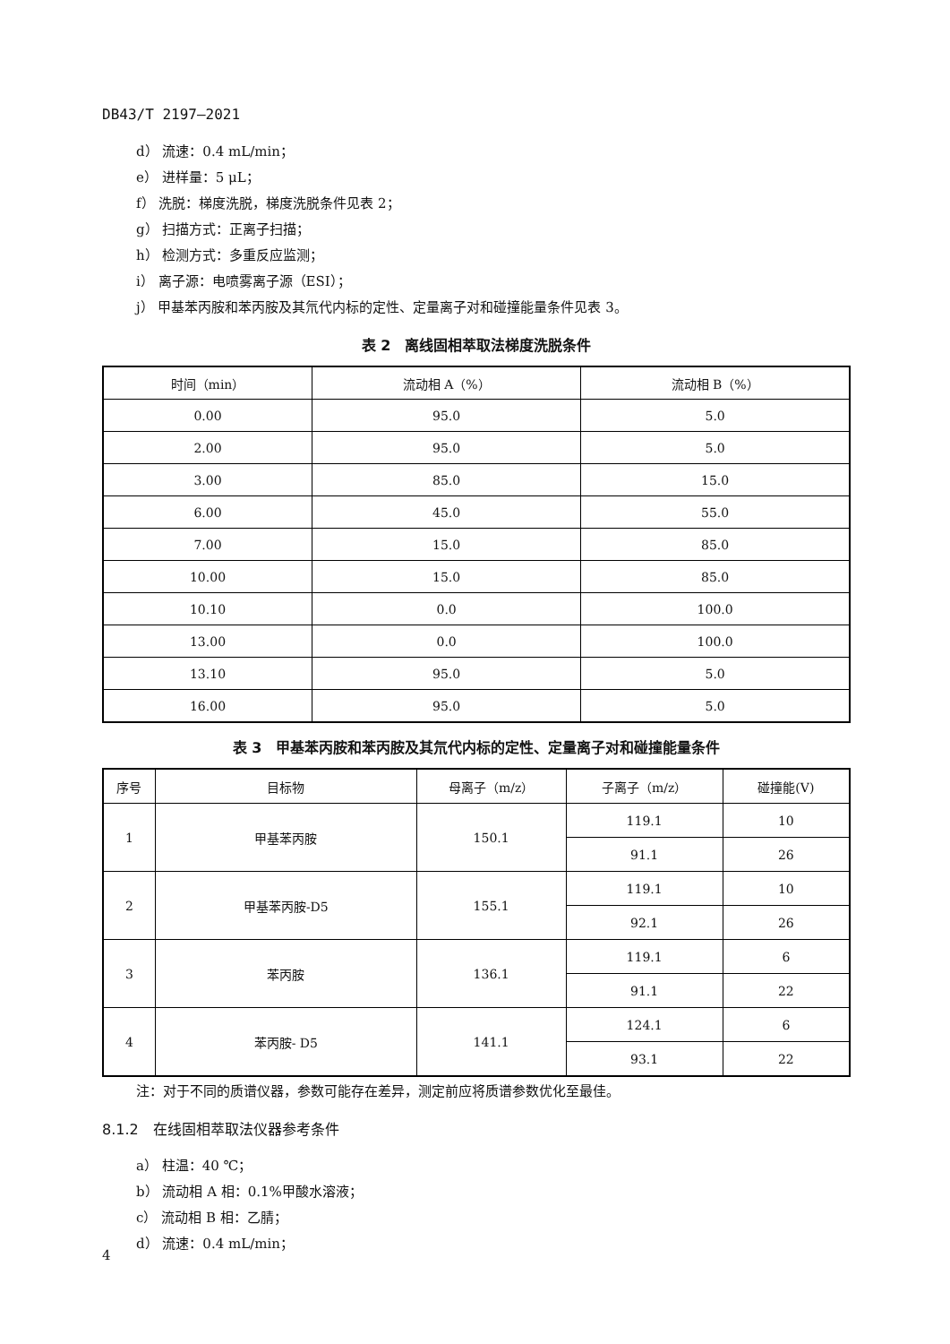DB43/T 2197—2021
d） 流速：0.4 mL/min；
e） 进样量：5 μL；
f） 洗脱：梯度洗脱，梯度洗脱条件见表 2；
g） 扫描方式：正离子扫描；
h） 检测方式：多重反应监测；
i） 离子源：电喷雾离子源（ESI）；
j） 甲基苯丙胺和苯丙胺及其氘代内标的定性、定量离子对和碰撞能量条件见表 3。
表 2　离线固相萃取法梯度洗脱条件
| 时间（min） | 流动相 A（%） | 流动相 B（%） |
| --- | --- | --- |
| 0.00 | 95.0 | 5.0 |
| 2.00 | 95.0 | 5.0 |
| 3.00 | 85.0 | 15.0 |
| 6.00 | 45.0 | 55.0 |
| 7.00 | 15.0 | 85.0 |
| 10.00 | 15.0 | 85.0 |
| 10.10 | 0.0 | 100.0 |
| 13.00 | 0.0 | 100.0 |
| 13.10 | 95.0 | 5.0 |
| 16.00 | 95.0 | 5.0 |
表 3　甲基苯丙胺和苯丙胺及其氘代内标的定性、定量离子对和碰撞能量条件
| 序号 | 目标物 | 母离子（m/z） | 子离子（m/z） | 碰撞能(V) |
| --- | --- | --- | --- | --- |
| 1 | 甲基苯丙胺 | 150.1 | 119.1 | 10 |
| | | | 91.1 | 26 |
| 2 | 甲基苯丙胺-D5 | 155.1 | 119.1 | 10 |
| | | | 92.1 | 26 |
| 3 | 苯丙胺 | 136.1 | 119.1 | 6 |
| | | | 91.1 | 22 |
| 4 | 苯丙胺- D5 | 141.1 | 124.1 | 6 |
| | | | 93.1 | 22 |
注：对于不同的质谱仪器，参数可能存在差异，测定前应将质谱参数优化至最佳。
8.1.2　在线固相萃取法仪器参考条件
a） 柱温：40 ℃；
b） 流动相 A 相：0.1%甲酸水溶液；
c） 流动相 B 相：乙腈；
d） 流速：0.4 mL/min；
4